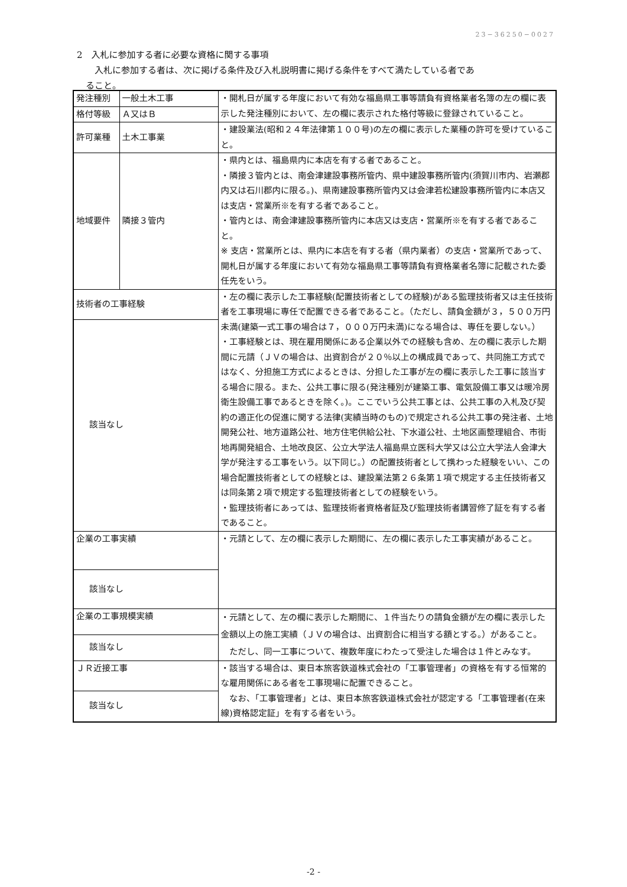23−36250−0027
2　入札に参加する者に必要な資格に関する事項
　　入札に参加する者は、次に掲げる条件及び入札説明書に掲げる条件をすべて満たしている者であ
　ること。
| 発注種別 | 一般土木工事 | ・開札日が属する年度において有効な福島県工事等請負有資格業者名簿の左の欄に表示した発注種別において、左の欄に表示された格付等級に登録されていること。 |
| 格付等級 | Ａ又はＢ | |
| 許可業種 | 土木工事業 | ・建設業法(昭和２４年法律第１００号)の左の欄に表示した業種の許可を受けていること。 |
| 地域要件 | 隣接３管内 | ・県内とは、福島県内に本店を有する者であること。 ・隣接３管内とは、南会津建設事務所管内、県中建設事務所管内(須賀川市内、岩瀬郡内又は石川郡内に限る。)、県南建設事務所管内又は会津若松建設事務所管内に本店又は支店・営業所※を有する者であること。 ・管内とは、南会津建設事務所管内に本店又は支店・営業所※を有する者であること。 ※ 支店・営業所とは、県内に本店を有する者（県内業者）の支店・営業所であって、開札日が属する年度において有効な福島県工事等請負有資格業者名簿に記載された委任先をいう。 |
| 技術者の工事経験 | | ・左の欄に表示した工事経験(配置技術者としての経験)がある監理技術者又は主任技術者を工事現場に専任で配置できる者であること。（ただし、請負金額が３，５００万円未満(建築一式工事の場合は７，０００万円未満)になる場合は、専任を要しない。） ・工事経験とは、現在雇用関係にある企業以外での経験も含め、左の欄に表示した期間に元請（ＪＶの場合は、出資割合が２０％以上の構成員であって、共同施工方式ではなく、分担施工方式によるときは、分担した工事が左の欄に表示した工事に該当する場合に限る。また、公共工事に限る(発注種別が建築工事、電気設備工事又は暖冷房衛生設備工事であるときを除く。)。ここでいう公共工事とは、公共工事の入札及び契約の適正化の促進に関する法律(実績当時のもの)で規定される公共工事の発注者、土地開発公社、地方道路公社、地方住宅供給公社、下水道公社、土地区画整理組合、市街地再開発組合、土地改良区、公立大学法人福島県立医科大学又は公立大学法人会津大学が発注する工事をいう。以下同じ。）の配置技術者として携わった経験をいい、この場合配置技術者としての経験とは、建設業法第２６条第１項で規定する主任技術者又は同条第２項で規定する監理技術者としての経験をいう。 ・監理技術者にあっては、監理技術者資格者証及び監理技術者講習修了証を有する者であること。 |
| 該当なし | | |
| 企業の工事実績 | | ・元請として、左の欄に表示した期間に、左の欄に表示した工事実績があること。 |
| 該当なし | | |
| 企業の工事規模実績 | | ・元請として、左の欄に表示した期間に、１件当たりの請負金額が左の欄に表示した金額以上の施工実績（ＪＶの場合は、出資割合に相当する額とする。）があること。 ただし、同一工事について、複数年度にわたって受注した場合は１件とみなす。 |
| 該当なし | | |
| ＪＲ近接工事 | | ・該当する場合は、東日本旅客鉄道株式会社の「工事管理者」の資格を有する恒常的な雇用関係にある者を工事現場に配置できること。 なお、「工事管理者」とは、東日本旅客鉄道株式会社が認定する「工事管理者(在来線)資格認定証」を有する者をいう。 |
| 該当なし | | |
-2 -